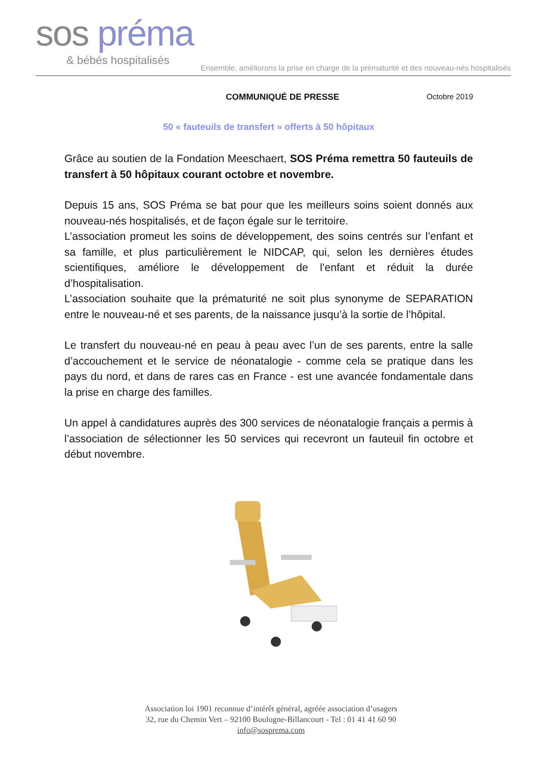sos préma
& bébés hospitalisés
Ensemble, améliorons la prise en charge de la prématurité et des nouveau-nés hospitalisés
COMMUNIQUÉ DE PRESSE Octobre 2019
50 « fauteuils de transfert » offerts à 50 hôpitaux
Grâce au soutien de la Fondation Meeschaert, SOS Préma remettra 50 fauteuils de transfert à 50 hôpitaux courant octobre et novembre.
Depuis 15 ans, SOS Préma se bat pour que les meilleurs soins soient donnés aux nouveau-nés hospitalisés, et de façon égale sur le territoire.
L’association promeut les soins de développement, des soins centrés sur l’enfant et sa famille, et plus particulièrement le NIDCAP, qui, selon les dernières études scientifiques, améliore le développement de l’enfant et réduit la durée d’hospitalisation.
L’association souhaite que la prématurité ne soit plus synonyme de SEPARATION entre le nouveau-né et ses parents, de la naissance jusqu’à la sortie de l’hôpital.
Le transfert du nouveau-né en peau à peau avec l’un de ses parents, entre la salle d’accouchement et le service de néonatalogie - comme cela se pratique dans les pays du nord, et dans de rares cas en France - est une avancée fondamentale dans la prise en charge des familles.
Un appel à candidatures auprès des 300 services de néonatalogie français a permis à l’association de sélectionner les 50 services qui recevront un fauteuil fin octobre et début novembre.
Association loi 1901 reconnue d’intérêt général, agréée association d’usagers
32, rue du Chemin Vert – 92100 Boulogne-Billancourt - Tel : 01 41 41 60 90
info@sosprema.com